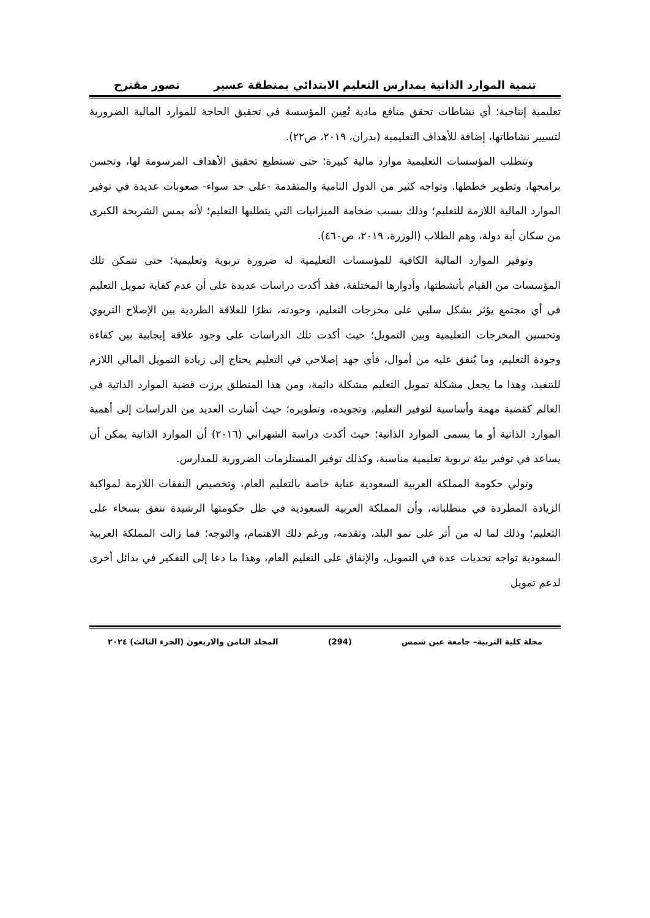تنمية الموارد الذاتية بمدارس التعليم الابتدائي بمنطقة عسير تصور مقترح
تعليمية إنتاجية؛ أي نشاطات تحقق منافع مادية تُعِين المؤسسة في تحقيق الحاجة للموارد المالية الضرورية لتسيير نشاطاتها، إضافة للأهداف التعليمية (بدران، ٢٠١٩، ص٢٢).
وتتطلب المؤسسات التعليمية موارد مالية كبيرة؛ حتى تستطيع تحقيق الأهداف المرسومة لها، وتحسن برامجها، وتطوير خططها. وتواجه كثير من الدول النامية والمتقدمة -على حد سواء- صعوبات عديدة في توفير الموارد المالية اللازمة للتعليم؛ وذلك بسبب ضخامة الميزانيات التي يتطلبها التعليم؛ لأنه يمس الشريحة الكبرى من سكان أية دولة، وهم الطلاب (الوزرة، ٢٠١٩، ص٤٦٠).
وتوفير الموارد المالية الكافية للمؤسسات التعليمية له ضرورة تربوية وتعليمية؛ حتى تتمكن تلك المؤسسات من القيام بأنشطتها، وأدوارها المختلفة، فقد أكدت دراسات عديدة على أن عدم كفاية تمويل التعليم في أي مجتمع يؤثر بشكل سلبي على مخرجات التعليم، وجودته، نظرًا للعلاقة الطردية بين الإصلاح التربوي وتحسين المخرجات التعليمية وبين التمويل؛ حيث أكدت تلك الدراسات على وجود علاقة إيجابية بين كفاءة وجودة التعليم، وما يُنفق عليه من أموال، فأي جهد إصلاحي في التعليم يحتاج إلى زيادة التمويل المالي اللازم للتنفيذ، وهذا ما يجعل مشكلة تمويل التعليم مشكلة دائمة، ومن هذا المنطلق برزت قضية الموارد الذاتية في العالم كقضية مهمة وأساسية لتوفير التعليم، وتجويده، وتطويره؛ حيث أشارت العديد من الدراسات إلى أهمية الموارد الذاتية أو ما يسمى الموارد الذاتية؛ حيث أكدت دراسة الشهراني (٢٠١٦) أن الموارد الذاتية يمكن أن يساعد في توفير بيئة تربوية تعليمية مناسبة، وكذلك توفير المستلزمات الضرورية للمدارس.
وتولي حكومة المملكة العربية السعودية عناية خاصة بالتعليم العام، وتخصيص النفقات اللازمة لمواكبة الزيادة المطردة في متطلباته، وأن المملكة العربية السعودية في ظل حكومتها الرشيدة تنفق بسخاء على التعليم؛ وذلك لما له من أثر على نمو البلد، وتقدمه، ورغم ذلك الاهتمام، والتوجه؛ فما زالت المملكة العربية السعودية تواجه تحديات عدة في التمويل، والإنفاق على التعليم العام، وهذا ما دعا إلى التفكير في بدائل أخرى لدعم تمويل
مجلة كلية التربية– جامعة عين شمس (294) المجلد الثامن والاربعون (الجزء الثالث) ٢٠٢٤